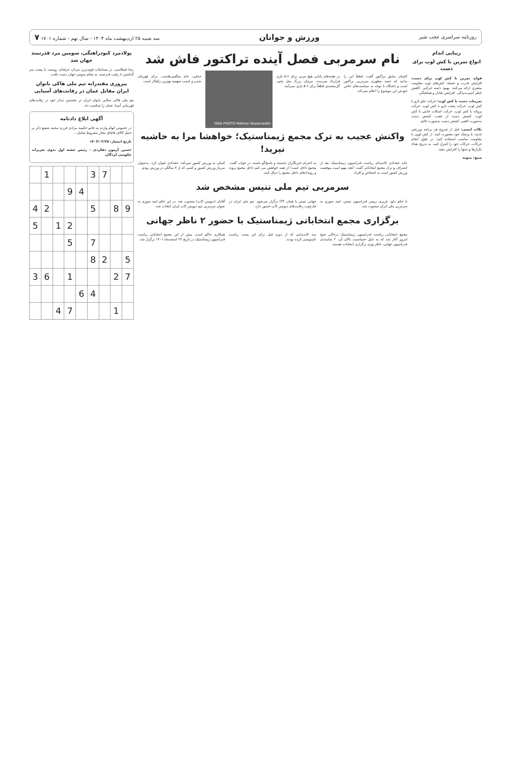روزنامه سراسری عجب شیر ورزش و جوانان سه شنبه ۲۵ اردیبهشت ماه ۱۴۰۳ - سال نهم - شماره ۱۷۰۱ ۷
زیبایی اندام
انواع تمرین با کش لوپ برای دست
فواید تمرین با کش لوپ برای دست: افزایش قدرت و عضله: کش‌های لوپ مقاومت متغیری ارائه می‌کنند. بهبود دامنه حرکتی. کاهش خطر آسیب‌دیدگی. افزایش تعادل و هماهنگی.
تمرینات دست با کش لوپ: حرکت جلو بازو با کش لوپ، حرکت پشت بازو با کش لوپ، حرکت پروانه با کش لوپ، حرکت اسکات جانبی با کش لوپ، کشش دست از عقب، کشش دست به‌صورت افقی، کشش دست به‌صورت قائم.
نکات ایمنی: قبل از شروع هر برنامه ورزشی جدید، با پزشک خود مشورت کنید. از کش لوپی با مقاومت مناسب استفاده کنید. در طول انجام حرکات، حرکات خود را کنترل کنید. به تدریج تعداد تکرارها و ستها را افزایش دهید.
منبع: بیتوته
نام سرمربی فصل آینده تراکتور فاش شد
کاپیتان سابق تراکتور گفت: قطعاً این را بدانید که حمید مطهری سرمربی تراکتور است و باشگاه با توجه به سیاست‌های خاص خودش این موضوع را اعلام نمی‌کند.
در هفته‌های پایانی هیچ مربی برای ۶-۵ بازی قرارداد نمی‌بندد. مربیان بزرگ مثل یحیی گل‌محمدی قطعاً برای ۶-۵ بازی نمی‌آیند.
ISNA PHOTO Mehran Nazarzadeh
حذفی، جام شگفتی‌هاست. برای قهرمان شدن و کسب سهمیه بهترین راهکار است.
واکنش عجیب به ترک مجمع ژیمناستیک؛ خواهشا مرا به حاشیه نبرید!
عابد حقدادی کاندیدای ریاست فدراسیون ژیمناستیک بعد از انصراف و ترک مجمع انتخاباتی گفت: آنچه مهم است موفقیت ورزش کشور است نه اشخاص و افراد.
به احترام خبرنگاران بایستند و پاسخ‌گو باشند، در جواب گفت: مجمع داخل است! از همه خواهش می کنم داخل مجمع بروند و رویدادهای داخل مجمع را دنبال کنند.
کمکی به ورزش کشور نمی‌کند. حقدادی عنوان کرد: به‌عنوان سرباز ورزش کشور و کسی که از ۷ سالگی در ورزش بودم.
سرمربی تیم ملی تنیس مشخص شد
با حکم داود عزیزی رییس فدراسیون تنیس، امید سوری به سرمربی ملی ایران منصوب شد.
جهانی تنیس با همان ITF برگزار می‌شود. تیم ملی ایران در چارچوب رقابت‌های دیویس کاپ حضور دارد.
آقایان (دیویس کاپ) منصوب شد. در این حکم امید سوری به عنوان سرمربی تیم دیویس کاپ ایران انتخاب شد.
برگزاری مجمع انتخاباتی ژیمناستیک با حضور ۲ ناظر جهانی
مجمع انتخاباتی ریاست فدراسیون ژیمناستیک درحالی صبح امروز آغاز شد که به دلیل حساسیت بالای آن، ۲ نماینده‌ی فدراسیون جهانی، ناظر ویژه برگزاری انتخابات هستند.
سه کاندیدایی که از دوره قبل برای این پست ریاست نام‌نویسی کرده بودند.
همکاری حاکم است. پیش از این مجمع انتخاباتی ریاست فدراسیون ژیمناستیک در تاریخ ۲۴ اسفندماه ۱۴۰۱ برگزار شد.
پولادمرد کبودراهنگی، سومین مرد قدرتمند جهان شد
رضا قیطاسی، در مسابقات قوی‌ترین مردان حرفه‌ای روسیه، با پشت سر گذاشتن ۸ رقیب قدرتمند، به مقام سومی جهان دست یافت.
پیروزی مقتدرانه تیم ملی هاکی بانوان ایران مقابل عمان در رقابت‌های آسیایی
تیم ملی هاکی سالنی بانوان ایران در نخستین دیدار خود در رقابت‌های قهرمانی آسیا، عمان را شکست داد.
آگهی ابلاغ دادنامه
در خصوص اتهام وارده به خانم حکیمه مرادی فرزند محمد شفیع دائر بر حمل کالای قاچاق مجاز مشروط شامل...
تاریخ انتشار: ۱۴۰۳/۰۲/۲۵
حسین آزمون دهکردی - رئیس شعبه اول بدوی تعزیرات حکومتی لردگان
| | 1 | | | | 3 | 7 | | |
| | | | 9 | 4 | | | | |
| 4 | 2 | | | | 5 | | 8 | 9 |
| 5 | | 1 | 2 | | | | | |
| | | | 5 | | 7 | | | |
| | | | | | 8 | 2 | | 5 |
| 3 | 6 | | 1 | | | | 2 | 7 |
| | | | | 6 | 4 | | | |
| | | 4 | 7 | | | | 1 | |